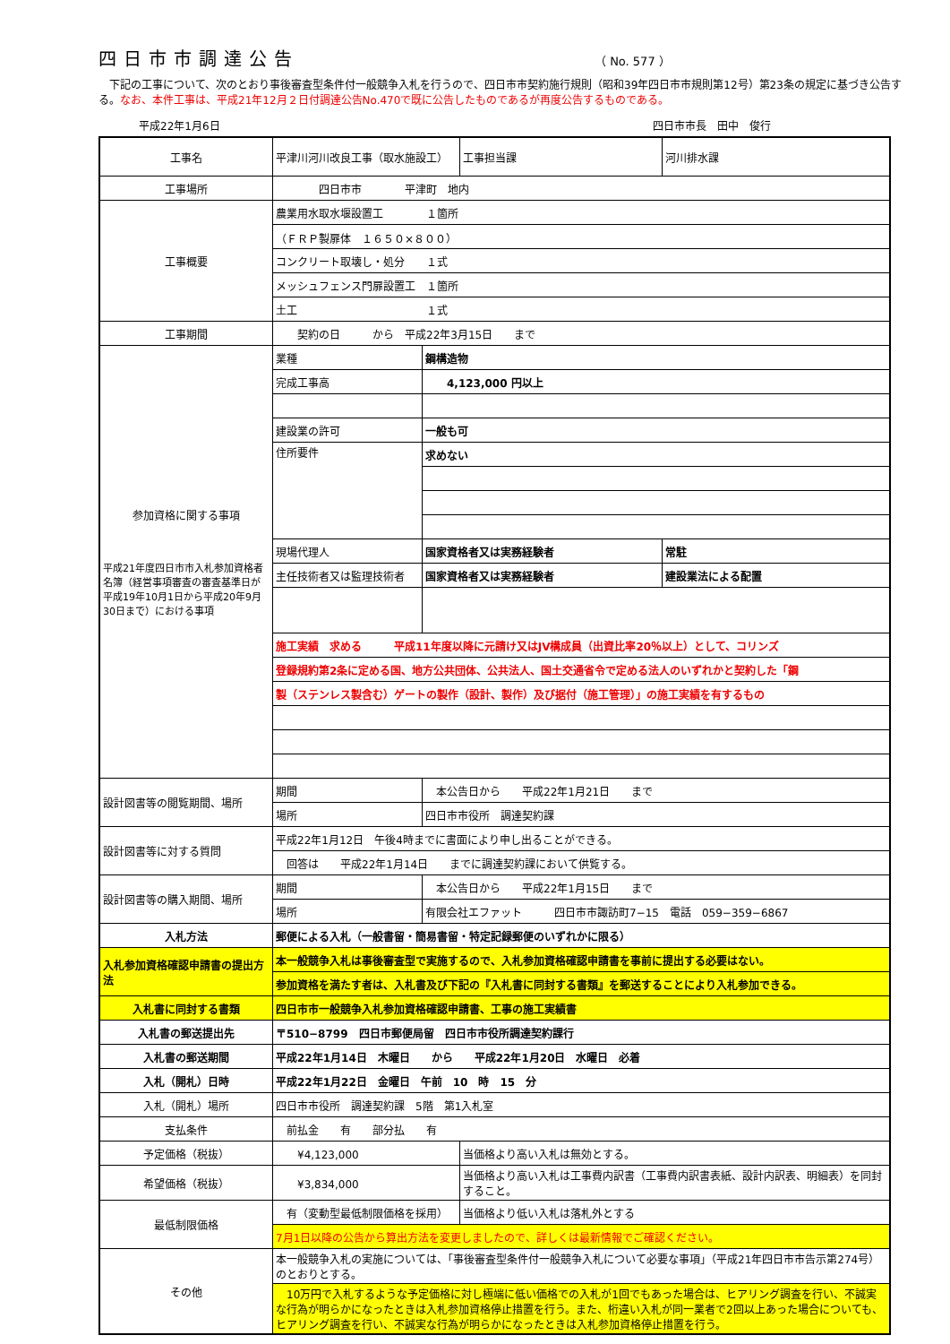四日市市調達公告
（ No. 577 ）
　下記の工事について、次のとおり事後審査型条件付一般競争入札を行うので、四日市市契約施行規則（昭和39年四日市市規則第12号）第23条の規定に基づき公告する。なお、本件工事は、平成21年12月２日付調達公告No.470で既に公告したものであるが再度公告するものである。
平成22年1月6日 四日市市長　田中　俊行
| 工事名 | 平津川河川改良工事（取水施設工） | | 工事担当課 | 河川排水課 |
| 工事場所 | 四日市市 平津町 地内 | | | |
| 工事概要 | 農業用水取水堰設置工 １箇所 | | | |
| | （ＦＲＰ製扉体 １６５０×８００） | | | |
| | コンクリート取壊し・処分 １式 | | | |
| | メッシュフェンス門扉設置工 １箇所 | | | |
| | 土工 １式 | | | |
| 工事期間 | 契約の日 から 平成22年3月15日 まで | | | |
| 参加資格に関する事項 平成21年度四日市市入札参加資格者名簿（経営事項審査の審査基準日が平成19年10月1日から平成20年9月30日まで）における事項 | 業種 | 鋼構造物 | | |
| | 完成工事高 | 4,123,000 円以上 | | |
| | 建設業の許可 | 一般も可 | | |
| | 住所要件 | 求めない | | |
| | 現場代理人 | 国家資格者又は実務経験者 | | 常駐 |
| | 主任技術者又は監理技術者 | 国家資格者又は実務経験者 | | 建設業法による配置 |
| | 施工実績 求める 平成11年度以降に元請け又はJV構成員（出資比率20％以上）として、コリンズ | | | |
| | 登録規約第2条に定める国、地方公共団体、公共法人、国土交通省令で定める法人のいずれかと契約した「鋼 | | | |
| | 製（ステンレス製含む）ゲートの製作（設計、製作）及び据付（施工管理）」の施工実績を有するもの | | | |
| 設計図書等の閲覧期間、場所 | 期間 | 本公告日から 平成22年1月21日 まで | | |
| | 場所 | 四日市市役所 調達契約課 | | |
| 設計図書等に対する質問 | 平成22年1月12日 午後4時までに書面により申し出ることができる。 | | | |
| | 回答は 平成22年1月14日 までに調達契約課において供覧する。 | | | |
| 設計図書等の購入期間、場所 | 期間 | 本公告日から 平成22年1月15日 まで | | |
| | 場所 | 有限会社エファット 四日市市諏訪町7−15 電話 059−359−6867 | | |
| 入札方法 | 郵便による入札（一般書留・簡易書留・特定記録郵便のいずれかに限る） | | | |
| 入札参加資格確認申請書の提出方法 | 本一般競争入札は事後審査型で実施するので、入札参加資格確認申請書を事前に提出する必要はない。 | | | |
| | 参加資格を満たす者は、入札書及び下記の『入札書に同封する書類』を郵送することにより入札参加できる。 | | | |
| 入札書に同封する書類 | 四日市市一般競争入札参加資格確認申請書、工事の施工実績書 | | | |
| 入札書の郵送提出先 | 〒510−8799 四日市郵便局留 四日市市役所調達契約課行 | | | |
| 入札書の郵送期間 | 平成22年1月14日 木曜日 から 平成22年1月20日 水曜日 必着 | | | |
| 入札（開札）日時 | 平成22年1月22日 金曜日 午前 10 時 15 分 | | | |
| 入札（開札）場所 | 四日市市役所 調達契約課 5階 第1入札室 | | | |
| 支払条件 | 前払金 有 部分払 有 | | | |
| 予定価格（税抜） | ¥4,123,000 | | 当価格より高い入札は無効とする。 | |
| 希望価格（税抜） | ¥3,834,000 | | 当価格より高い入札は工事費内訳書（工事費内訳書表紙、設計内訳表、明細表）を同封すること。 | |
| 最低制限価格 | 有（変動型最低制限価格を採用） | | 当価格より低い入札は落札外とする | |
| | 7月1日以降の公告から算出方法を変更しましたので、詳しくは最新情報でご確認ください。 | | | |
| その他 | 本一般競争入札の実施については、「事後審査型条件付一般競争入札について必要な事項」（平成21年四日市市告示第274号）のとおりとする。 | | | |
| | 10万円で入札するような予定価格に対し極端に低い価格での入札が1回でもあった場合は、ヒアリング調査を行い、不誠実な行為が明らかになったときは入札参加資格停止措置を行う。また、桁違い入札が同一業者で2回以上あった場合についても、ヒアリング調査を行い、不誠実な行為が明らかになったときは入札参加資格停止措置を行う。 | | | |